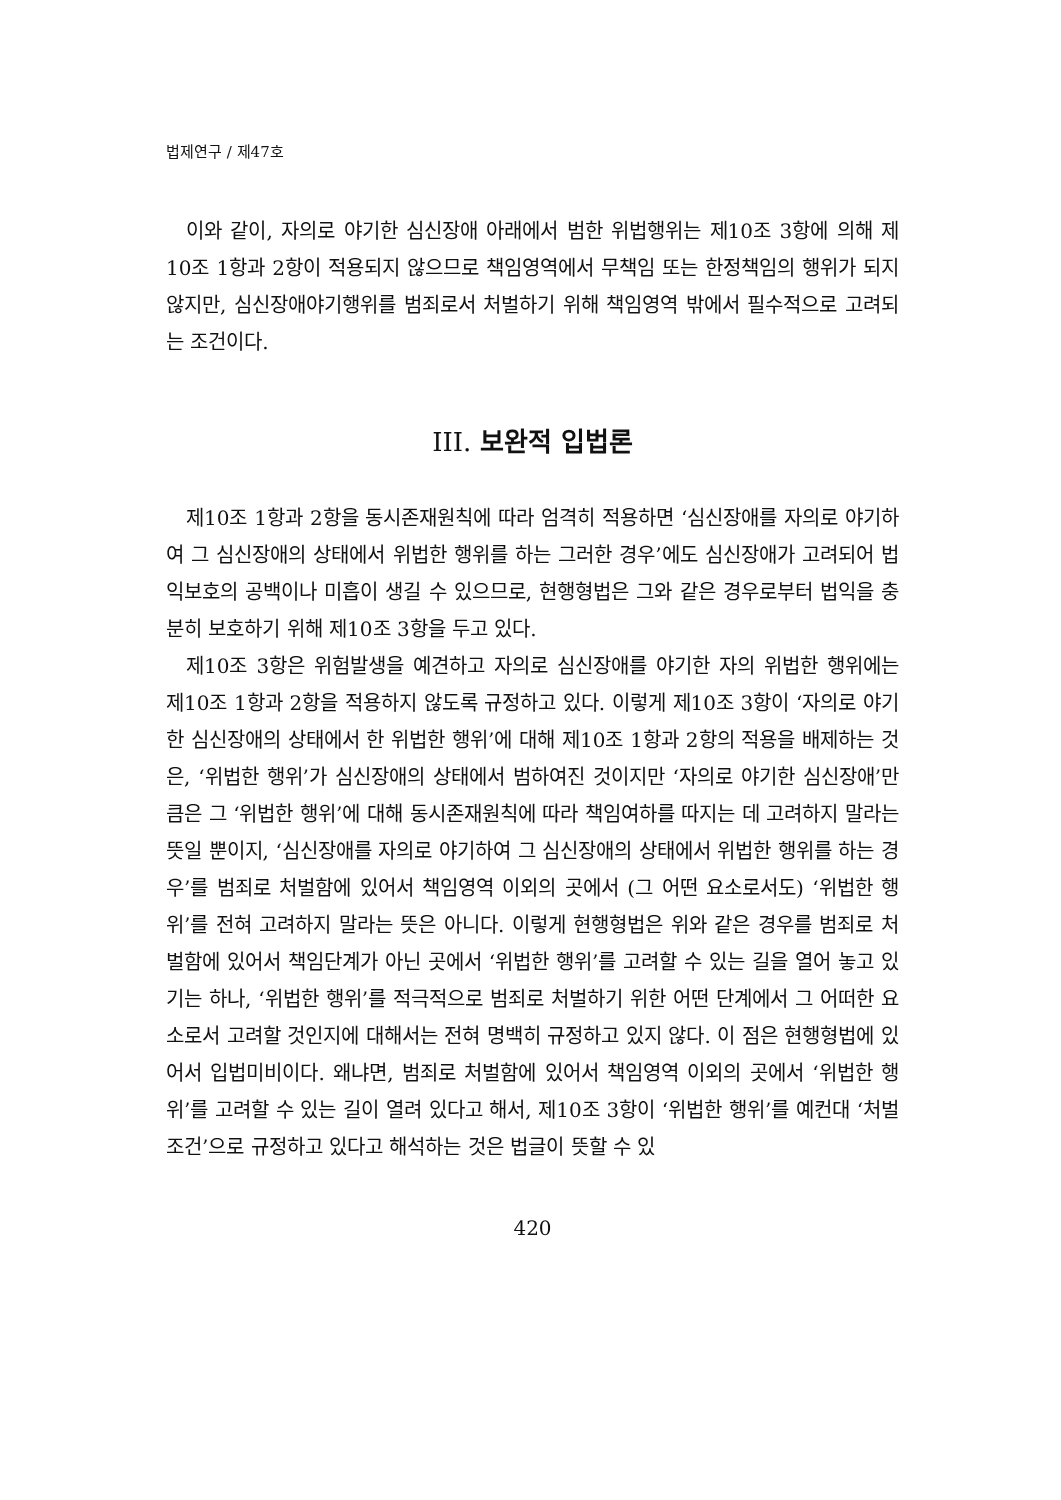법제연구 / 제47호
이와 같이, 자의로 야기한 심신장애 아래에서 범한 위법행위는 제10조 3항에 의해 제10조 1항과 2항이 적용되지 않으므로 책임영역에서 무책임 또는 한정책임의 행위가 되지 않지만, 심신장애야기행위를 범죄로서 처벌하기 위해 책임영역 밖에서 필수적으로 고려되는 조건이다.
III. 보완적 입법론
제10조 1항과 2항을 동시존재원칙에 따라 엄격히 적용하면 ‘심신장애를 자의로 야기하여 그 심신장애의 상태에서 위법한 행위를 하는 그러한 경우’에도 심신장애가 고려되어 법익보호의 공백이나 미흡이 생길 수 있으므로, 현행형법은 그와 같은 경우로부터 법익을 충분히 보호하기 위해 제10조 3항을 두고 있다.
제10조 3항은 위험발생을 예견하고 자의로 심신장애를 야기한 자의 위법한 행위에는 제10조 1항과 2항을 적용하지 않도록 규정하고 있다. 이렇게 제10조 3항이 ‘자의로 야기한 심신장애의 상태에서 한 위법한 행위’에 대해 제10조 1항과 2항의 적용을 배제하는 것은, ‘위법한 행위’가 심신장애의 상태에서 범하여진 것이지만 ‘자의로 야기한 심신장애’만큼은 그 ‘위법한 행위’에 대해 동시존재원칙에 따라 책임여하를 따지는 데 고려하지 말라는 뜻일 뿐이지, ‘심신장애를 자의로 야기하여 그 심신장애의 상태에서 위법한 행위를 하는 경우’를 범죄로 처벌함에 있어서 책임영역 이외의 곳에서 (그 어떤 요소로서도) ‘위법한 행위’를 전혀 고려하지 말라는 뜻은 아니다. 이렇게 현행형법은 위와 같은 경우를 범죄로 처벌함에 있어서 책임단계가 아닌 곳에서 ‘위법한 행위’를 고려할 수 있는 길을 열어 놓고 있기는 하나, ‘위법한 행위’를 적극적으로 범죄로 처벌하기 위한 어떤 단계에서 그 어떠한 요소로서 고려할 것인지에 대해서는 전혀 명백히 규정하고 있지 않다. 이 점은 현행형법에 있어서 입법미비이다. 왜냐면, 범죄로 처벌함에 있어서 책임영역 이외의 곳에서 ‘위법한 행위’를 고려할 수 있는 길이 열려 있다고 해서, 제10조 3항이 ‘위법한 행위’를 예컨대 ‘처벌조건’으로 규정하고 있다고 해석하는 것은 법글이 뜻할 수 있
420